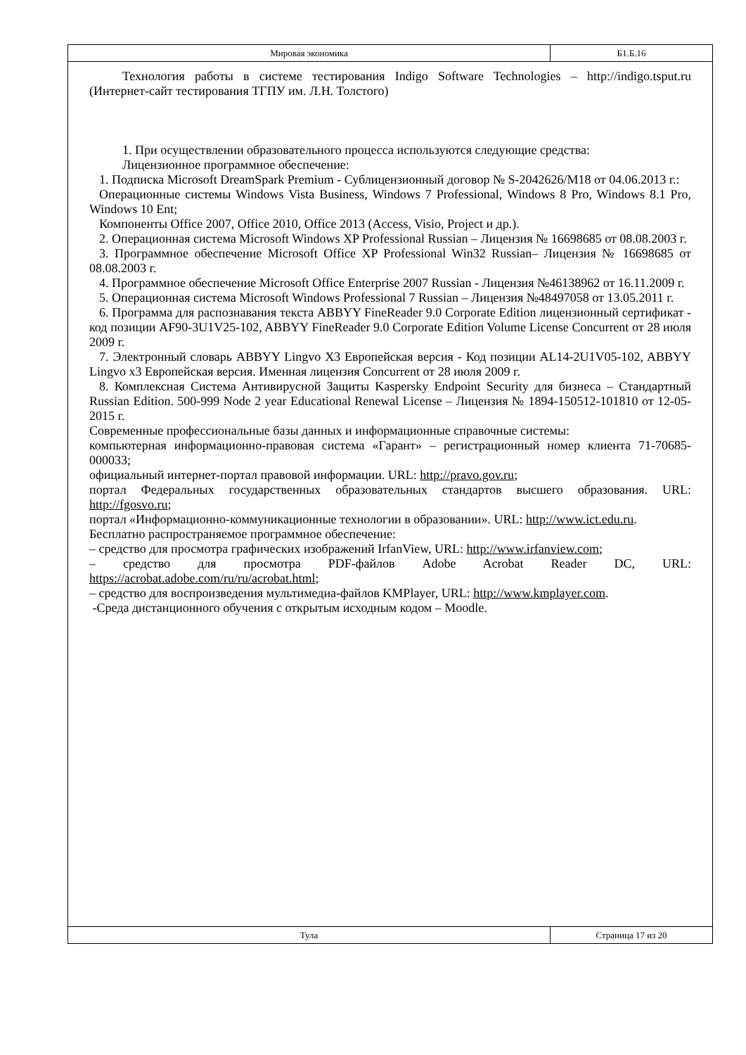Мировая экономика Б1.Б.16
Технология работы в системе тестирования Indigo Software Technologies – http://indigo.tsput.ru (Интернет-сайт тестирования ТГПУ им. Л.Н. Толстого)
1. При осуществлении образовательного процесса используются следующие средства:
Лицензионное программное обеспечение:
1. Подписка Microsoft DreamSpark Premium - Сублицензионный договор № S-2042626/M18 от 04.06.2013 г.:
Операционные системы Windows Vista Business, Windows 7 Professional, Windows 8 Pro, Windows 8.1 Pro, Windows 10 Ent;
Компоненты Office 2007, Office 2010, Office 2013 (Access, Visio, Project и др.).
2. Операционная система Microsoft Windows XP Professional Russian – Лицензия № 16698685 от 08.08.2003 г.
3. Программное обеспечение Microsoft Office XP Professional Win32 Russian– Лицензия № 16698685 от 08.08.2003 г.
4. Программное обеспечение Microsoft Office Enterprise 2007 Russian - Лицензия №46138962 от 16.11.2009 г.
5. Операционная система Microsoft Windows Professional 7 Russian – Лицензия №48497058 от 13.05.2011 г.
6. Программа для распознавания текста ABBYY FineReader 9.0 Corporate Edition лицензионный сертификат - код позиции AF90-3U1V25-102, ABBYY FineReader 9.0 Corporate Edition Volume License Concurrent от 28 июля 2009 г.
7. Электронный словарь ABBYY Lingvo X3 Европейская версия - Код позиции AL14-2U1V05-102, ABBYY Lingvo x3 Европейская версия. Именная лицензия Concurrent от 28 июля 2009 г.
8. Комплексная Система Антивирусной Защиты Kaspersky Endpoint Security для бизнеса – Стандартный Russian Edition. 500-999 Node 2 year Educational Renewal License – Лицензия № 1894-150512-101810 от 12-05-2015 г.
Современные профессиональные базы данных и информационные справочные системы:
компьютерная информационно-правовая система «Гарант» – регистрационный номер клиента 71-70685-000033;
официальный интернет-портал правовой информации. URL: http://pravo.gov.ru;
портал Федеральных государственных образовательных стандартов высшего образования. URL: http://fgosvo.ru;
портал «Информационно-коммуникационные технологии в образовании». URL: http://www.ict.edu.ru.
Бесплатно распространяемое программное обеспечение:
– средство для просмотра графических изображений IrfanView, URL: http://www.irfanview.com;
– средство для просмотра PDF-файлов Adobe Acrobat Reader DC, URL: https://acrobat.adobe.com/ru/ru/acrobat.html;
– средство для воспроизведения мультимедиа-файлов KMPlayer, URL: http://www.kmplayer.com.
-Среда дистанционного обучения с открытым исходным кодом – Moodle.
Тула Страница 17 из 20